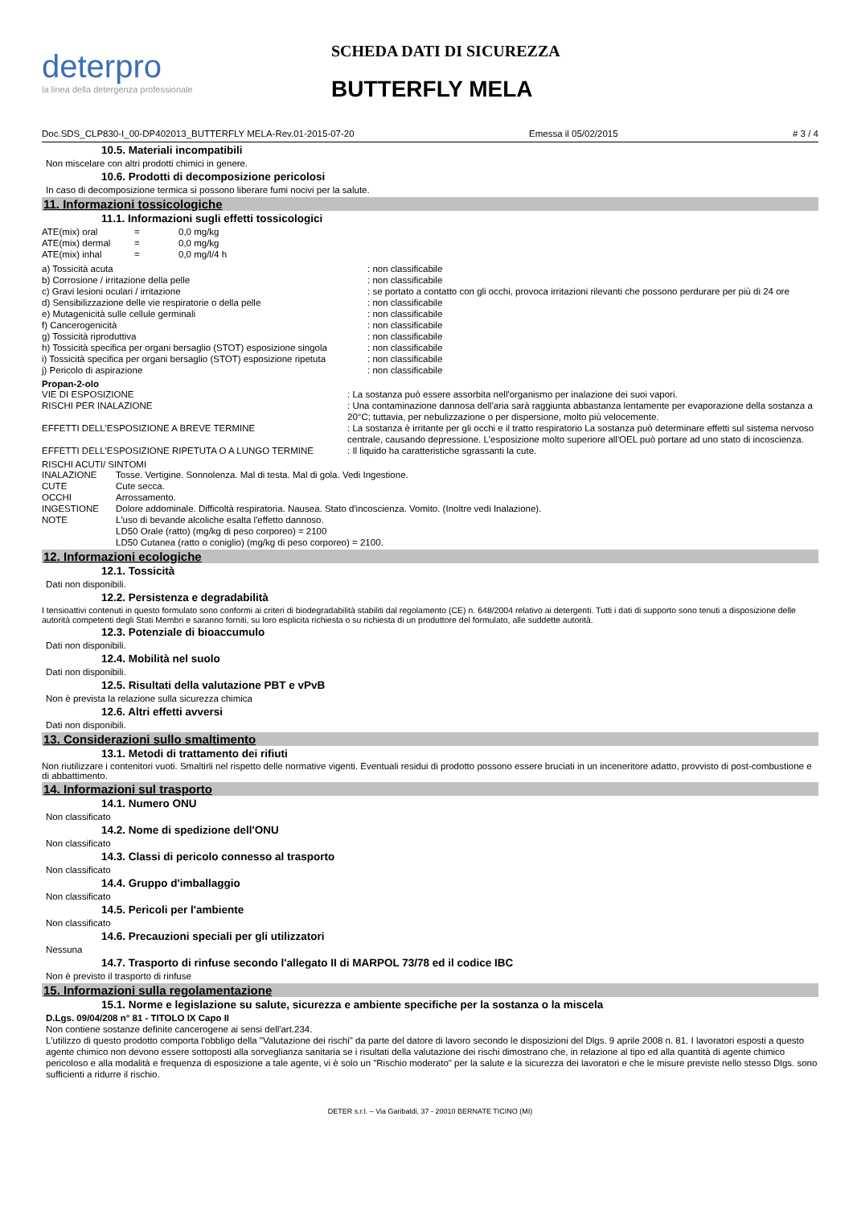deterpro
la linea della detergenza professionale
SCHEDA DATI DI SICUREZZA
BUTTERFLY MELA
Doc.SDS_CLP830-I_00-DP402013_BUTTERFLY MELA-Rev.01-2015-07-20 Emessa il 05/02/2015 # 3 / 4
10.5. Materiali incompatibili
Non miscelare con altri prodotti chimici in genere.
10.6. Prodotti di decomposizione pericolosi
In caso di decomposizione termica si possono liberare fumi nocivi per la salute.
11. Informazioni tossicologiche
11.1. Informazioni sugli effetti tossicologici
| ATE(mix) oral | = | 0,0 mg/kg |
| ATE(mix) dermal | = | 0,0 mg/kg |
| ATE(mix) inhal | = | 0,0 mg/l/4 h |
| a) Tossicità acuta | : non classificabile |
| b) Corrosione / irritazione della pelle | : non classificabile |
| c) Gravi lesioni oculari / irritazione | : se portato a contatto con gli occhi, provoca irritazioni rilevanti che possono perdurare per più di 24 ore |
| d) Sensibilizzazione delle vie respiratorie o della pelle | : non classificabile |
| e) Mutagenicità sulle cellule germinali | : non classificabile |
| f) Cancerogenicità | : non classificabile |
| g) Tossicità riproduttiva | : non classificabile |
| h) Tossicità specifica per organi bersaglio (STOT) esposizione singola | : non classificabile |
| i) Tossicità specifica per organi bersaglio (STOT) esposizione ripetuta | : non classificabile |
| j) Pericolo di aspirazione | : non classificabile |
Propan-2-olo
| VIE DI ESPOSIZIONE | : La sostanza può essere assorbita nell'organismo per inalazione dei suoi vapori. |
| RISCHI PER INALAZIONE | : Una contaminazione dannosa dell'aria sarà raggiunta abbastanza lentamente per evaporazione della sostanza a 20°C; tuttavia, per nebulizzazione o per dispersione, molto più velocemente. |
| EFFETTI DELL'ESPOSIZIONE A BREVE TERMINE | : La sostanza è irritante per gli occhi e il tratto respiratorio La sostanza può determinare effetti sul sistema nervoso centrale, causando depressione. L'esposizione molto superiore all'OEL può portare ad uno stato di incoscienza. |
| EFFETTI DELL'ESPOSIZIONE RIPETUTA O A LUNGO TERMINE | : Il liquido ha caratteristiche sgrassanti la cute. |
RISCHI ACUTI/ SINTOMI
| INALAZIONE | Tosse. Vertigine. Sonnolenza. Mal di testa. Mal di gola. Vedi Ingestione. |
| CUTE | Cute secca. |
| OCCHI | Arrossamento. |
| INGESTIONE | Dolore addominale. Difficoltà respiratoria. Nausea. Stato d'incoscienza. Vomito. (Inoltre vedi Inalazione). |
| NOTE | L'uso di bevande alcoliche esalta l'effetto dannoso. LD50 Orale (ratto) (mg/kg di peso corporeo) = 2100 LD50 Cutanea (ratto o coniglio) (mg/kg di peso corporeo) = 2100. |
12. Informazioni ecologiche
12.1. Tossicità
Dati non disponibili.
12.2. Persistenza e degradabilità
I tensioattivi contenuti in questo formulato sono conformi ai criteri di biodegradabilità stabiliti dal regolamento (CE) n. 648/2004 relativo ai detergenti. Tutti i dati di supporto sono tenuti a disposizione delle autorità competenti degli Stati Membri e saranno forniti, su loro esplicita richiesta o su richiesta di un produttore del formulato, alle suddette autorità.
12.3. Potenziale di bioaccumulo
Dati non disponibili.
12.4. Mobilità nel suolo
Dati non disponibili.
12.5. Risultati della valutazione PBT e vPvB
Non è prevista la relazione sulla sicurezza chimica
12.6. Altri effetti avversi
Dati non disponibili.
13. Considerazioni sullo smaltimento
13.1. Metodi di trattamento dei rifiuti
Non riutilizzare i contenitori vuoti. Smaltirli nel rispetto delle normative vigenti. Eventuali residui di prodotto possono essere bruciati in un inceneritore adatto, provvisto di post-combustione e di abbattimento.
14. Informazioni sul trasporto
14.1. Numero ONU
Non classificato
14.2. Nome di spedizione dell'ONU
Non classificato
14.3. Classi di pericolo connesso al trasporto
Non classificato
14.4. Gruppo d'imballaggio
Non classificato
14.5. Pericoli per l'ambiente
Non classificato
14.6. Precauzioni speciali per gli utilizzatori
Nessuna
14.7. Trasporto di rinfuse secondo l'allegato II di MARPOL 73/78 ed il codice IBC
Non è previsto il trasporto di rinfuse
15. Informazioni sulla regolamentazione
15.1. Norme e legislazione su salute, sicurezza e ambiente specifiche per la sostanza o la miscela
D.Lgs. 09/04/208 n° 81 - TITOLO IX Capo II
Non contiene sostanze definite cancerogene ai sensi dell'art.234.
L'utilizzo di questo prodotto comporta l'obbligo della "Valutazione dei rischi" da parte del datore di lavoro secondo le disposizioni del Dlgs. 9 aprile 2008 n. 81. I lavoratori esposti a questo agente chimico non devono essere sottoposti alla sorveglianza sanitaria se i risultati della valutazione dei rischi dimostrano che, in relazione al tipo ed alla quantità di agente chimico pericoloso e alla modalità e frequenza di esposizione a tale agente, vi è solo un "Rischio moderato" per la salute e la sicurezza dei lavoratori e che le misure previste nello stesso Dlgs. sono sufficienti a ridurre il rischio.
DETER s.r.l. – Via Garibaldi, 37 - 20010 BERNATE TICINO (MI)